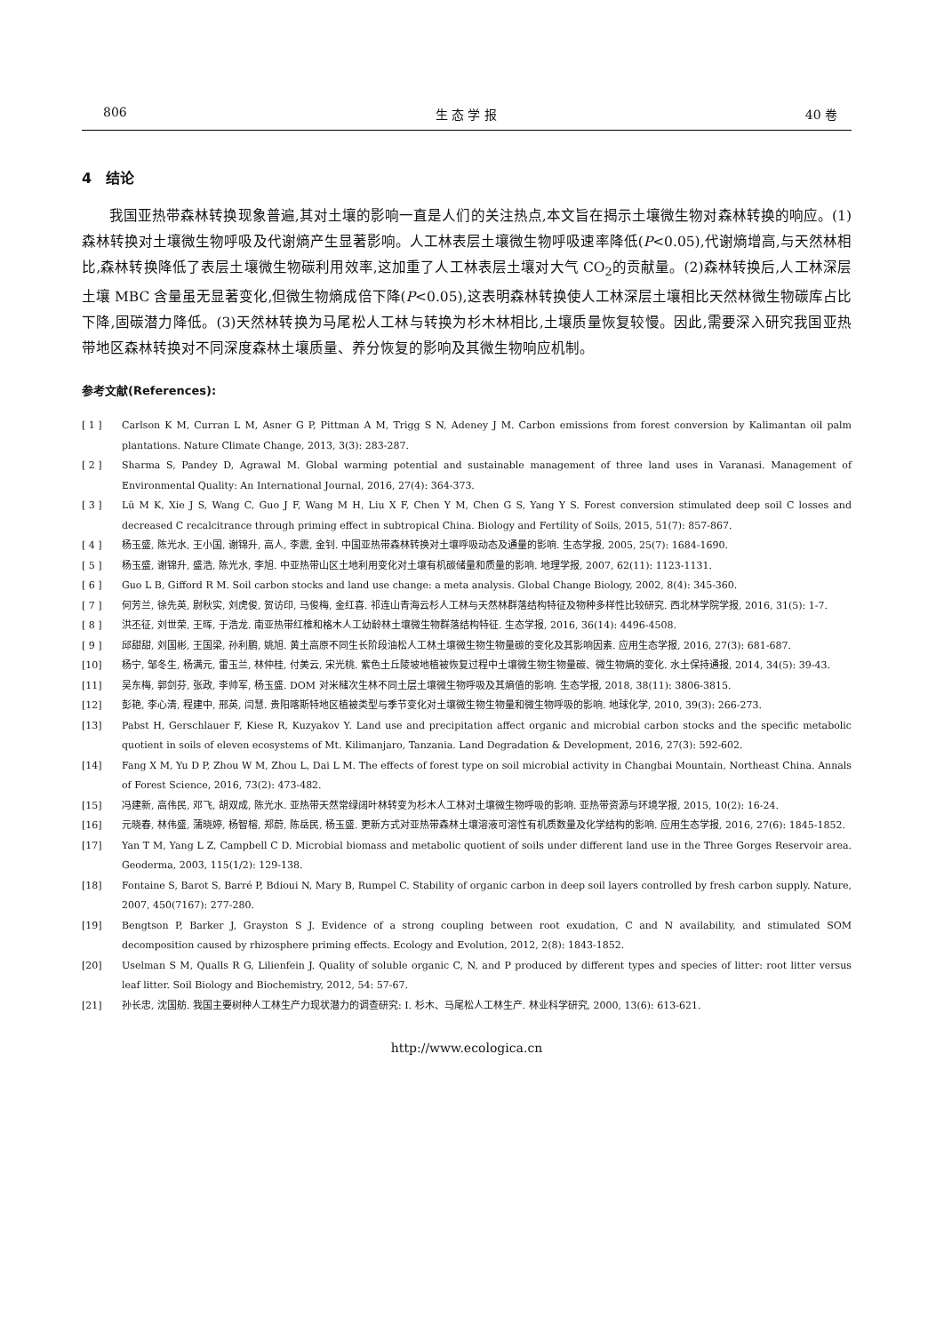806 生 态 学 报 40 卷
4　结论
我国亚热带森林转换现象普遍,其对土壤的影响一直是人们的关注热点,本文旨在揭示土壤微生物对森林转换的响应。(1)森林转换对土壤微生物呼吸及代谢熵产生显著影响。人工林表层土壤微生物呼吸速率降低(P<0.05),代谢熵增高,与天然林相比,森林转换降低了表层土壤微生物碳利用效率,这加重了人工林表层土壤对大气 CO<sub>2</sub>的贡献量。(2)森林转换后,人工林深层土壤 MBC 含量虽无显著变化,但微生物熵成倍下降(P<0.05),这表明森林转换使人工林深层土壤相比天然林微生物碳库占比下降,固碳潜力降低。(3)天然林转换为马尾松人工林与转换为杉木林相比,土壤质量恢复较慢。因此,需要深入研究我国亚热带地区森林转换对不同深度森林土壤质量、养分恢复的影响及其微生物响应机制。
参考文献(References):
[ 1 ] Carlson K M, Curran L M, Asner G P, Pittman A M, Trigg S N, Adeney J M. Carbon emissions from forest conversion by Kalimantan oil palm plantations. Nature Climate Change, 2013, 3(3): 283-287.
[ 2 ] Sharma S, Pandey D, Agrawal M. Global warming potential and sustainable management of three land uses in Varanasi. Management of Environmental Quality: An International Journal, 2016, 27(4): 364-373.
[ 3 ] Lü M K, Xie J S, Wang C, Guo J F, Wang M H, Liu X F, Chen Y M, Chen G S, Yang Y S. Forest conversion stimulated deep soil C losses and decreased C recalcitrance through priming effect in subtropical China. Biology and Fertility of Soils, 2015, 51(7): 857-867.
[ 4 ] 杨玉盛, 陈光水, 王小国, 谢锦升, 高人, 李震, 金钊. 中国亚热带森林转换对土壤呼吸动态及通量的影响. 生态学报, 2005, 25(7): 1684-1690.
[ 5 ] 杨玉盛, 谢锦升, 盛浩, 陈光水, 李旭. 中亚热带山区土地利用变化对土壤有机碳储量和质量的影响. 地理学报, 2007, 62(11): 1123-1131.
[ 6 ] Guo L B, Gifford R M. Soil carbon stocks and land use change: a meta analysis. Global Change Biology, 2002, 8(4): 345-360.
[ 7 ] 何芳兰, 徐先英, 尉秋实, 刘虎俊, 贺访印, 马俊梅, 金红喜. 祁连山青海云杉人工林与天然林群落结构特征及物种多样性比较研究. 西北林学院学报, 2016, 31(5): 1-7.
[ 8 ] 洪丕征, 刘世荣, 王晖, 于浩龙. 南亚热带红椎和格木人工幼龄林土壤微生物群落结构特征. 生态学报, 2016, 36(14): 4496-4508.
[ 9 ] 邱甜甜, 刘国彬, 王国梁, 孙利鹏, 姚旭. 黄土高原不同生长阶段油松人工林土壤微生物生物量碳的变化及其影响因素. 应用生态学报, 2016, 27(3): 681-687.
[10] 杨宁, 邹冬生, 杨满元, 雷玉兰, 林仲桂, 付美云, 宋光桃. 紫色土丘陵坡地植被恢复过程中土壤微生物生物量碳、微生物熵的变化. 水土保持通报, 2014, 34(5): 39-43.
[11] 吴东梅, 郭剑芬, 张政, 李帅军, 杨玉盛. DOM 对米槠次生林不同土层土壤微生物呼吸及其熵值的影响. 生态学报, 2018, 38(11): 3806-3815.
[12] 彭艳, 李心清, 程建中, 邢英, 闫慧. 贵阳喀斯特地区植被类型与季节变化对土壤微生物生物量和微生物呼吸的影响. 地球化学, 2010, 39(3): 266-273.
[13] Pabst H, Gerschlauer F, Kiese R, Kuzyakov Y. Land use and precipitation affect organic and microbial carbon stocks and the specific metabolic quotient in soils of eleven ecosystems of Mt. Kilimanjaro, Tanzania. Land Degradation & Development, 2016, 27(3): 592-602.
[14] Fang X M, Yu D P, Zhou W M, Zhou L, Dai L M. The effects of forest type on soil microbial activity in Changbai Mountain, Northeast China. Annals of Forest Science, 2016, 73(2): 473-482.
[15] 冯建新, 高伟民, 邓飞, 胡双成, 陈光水. 亚热带天然常绿阔叶林转变为杉木人工林对土壤微生物呼吸的影响. 亚热带资源与环境学报, 2015, 10(2): 16-24.
[16] 元晓春, 林伟盛, 蒲晓婷, 杨智榕, 郑蔚, 陈岳民, 杨玉盛. 更新方式对亚热带森林土壤溶液可溶性有机质数量及化学结构的影响. 应用生态学报, 2016, 27(6): 1845-1852.
[17] Yan T M, Yang L Z, Campbell C D. Microbial biomass and metabolic quotient of soils under different land use in the Three Gorges Reservoir area. Geoderma, 2003, 115(1/2): 129-138.
[18] Fontaine S, Barot S, Barré P, Bdioui N, Mary B, Rumpel C. Stability of organic carbon in deep soil layers controlled by fresh carbon supply. Nature, 2007, 450(7167): 277-280.
[19] Bengtson P, Barker J, Grayston S J. Evidence of a strong coupling between root exudation, C and N availability, and stimulated SOM decomposition caused by rhizosphere priming effects. Ecology and Evolution, 2012, 2(8): 1843-1852.
[20] Uselman S M, Qualls R G, Lilienfein J. Quality of soluble organic C, N, and P produced by different types and species of litter: root litter versus leaf litter. Soil Biology and Biochemistry, 2012, 54: 57-67.
[21] 孙长忠, 沈国舫. 我国主要树种人工林生产力现状潜力的调查研究: Ⅰ. 杉木、马尾松人工林生产. 林业科学研究, 2000, 13(6): 613-621.
http://www.ecologica.cn